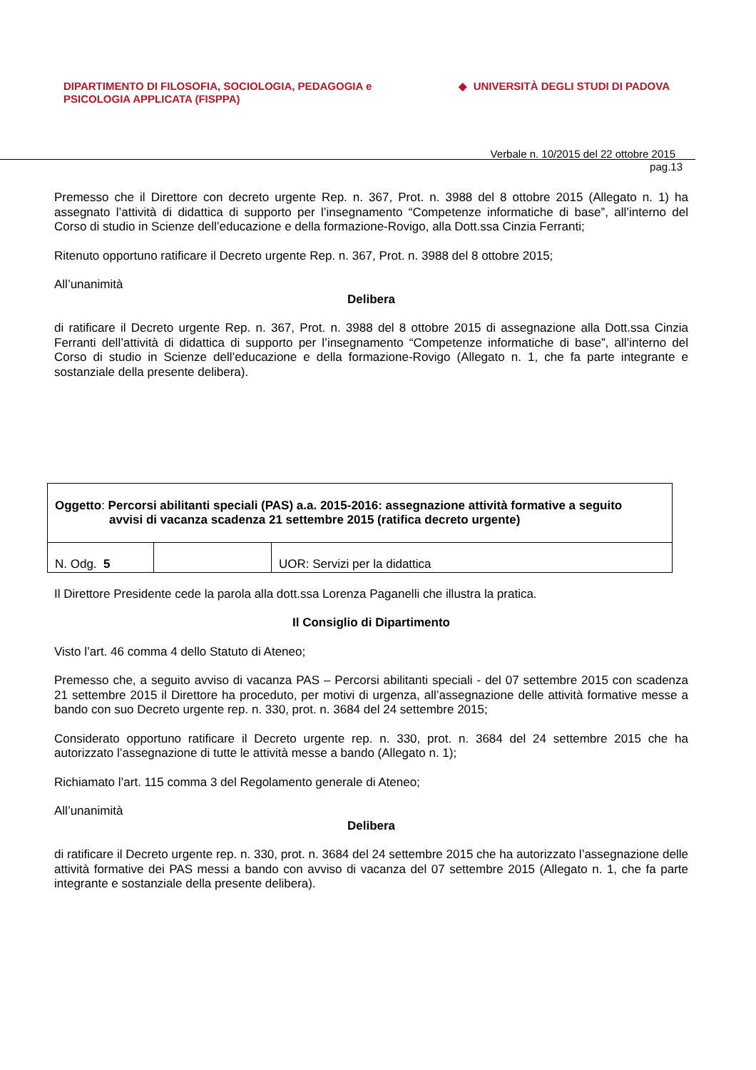DIPARTIMENTO DI FILOSOFIA, SOCIOLOGIA, PEDAGOGIA e
PSICOLOGIA APPLICATA (FISPPA)
◆ UNIVERSITÀ DEGLI STUDI DI PADOVA
Verbale n. 10/2015 del 22 ottobre 2015
pag.13
Premesso che il Direttore con decreto urgente Rep. n. 367, Prot. n. 3988 del 8 ottobre 2015 (Allegato n. 1) ha assegnato l’attività di didattica di supporto per l’insegnamento “Competenze informatiche di base”, all’interno del Corso di studio in Scienze dell’educazione e della formazione-Rovigo, alla Dott.ssa Cinzia Ferranti;
Ritenuto opportuno ratificare il Decreto urgente Rep. n. 367, Prot. n. 3988 del 8 ottobre 2015;
All’unanimità
Delibera
di ratificare il Decreto urgente Rep. n. 367, Prot. n. 3988 del 8 ottobre 2015 di assegnazione alla Dott.ssa Cinzia Ferranti dell’attività di didattica di supporto per l’insegnamento “Competenze informatiche di base”, all’interno del Corso di studio in Scienze dell’educazione e della formazione-Rovigo (Allegato n. 1, che fa parte integrante e sostanziale della presente delibera).
| Oggetto : Percorsi abilitanti speciali (PAS) a.a. 2015-2016: assegnazione attività formative a seguito avvisi di vacanza scadenza 21 settembre 2015 (ratifica decreto urgente) | | |
| N. Odg. 5 | | UOR: Servizi per la didattica |
Il Direttore Presidente cede la parola alla dott.ssa Lorenza Paganelli che illustra la pratica.
Il Consiglio di Dipartimento
Visto l’art. 46 comma 4 dello Statuto di Ateneo;
Premesso che, a seguito avviso di vacanza PAS – Percorsi abilitanti speciali - del 07 settembre 2015 con scadenza 21 settembre 2015 il Direttore ha proceduto, per motivi di urgenza, all’assegnazione delle attività formative messe a bando con suo Decreto urgente rep. n. 330, prot. n. 3684 del 24 settembre 2015;
Considerato opportuno ratificare il Decreto urgente rep. n. 330, prot. n. 3684 del 24 settembre 2015 che ha autorizzato l’assegnazione di tutte le attività messe a bando (Allegato n. 1);
Richiamato l’art. 115 comma 3 del Regolamento generale di Ateneo;
All’unanimità
Delibera
di ratificare il Decreto urgente rep. n. 330, prot. n. 3684 del 24 settembre 2015 che ha autorizzato l’assegnazione delle attività formative dei PAS messi a bando con avviso di vacanza del 07 settembre 2015 (Allegato n. 1, che fa parte integrante e sostanziale della presente delibera).